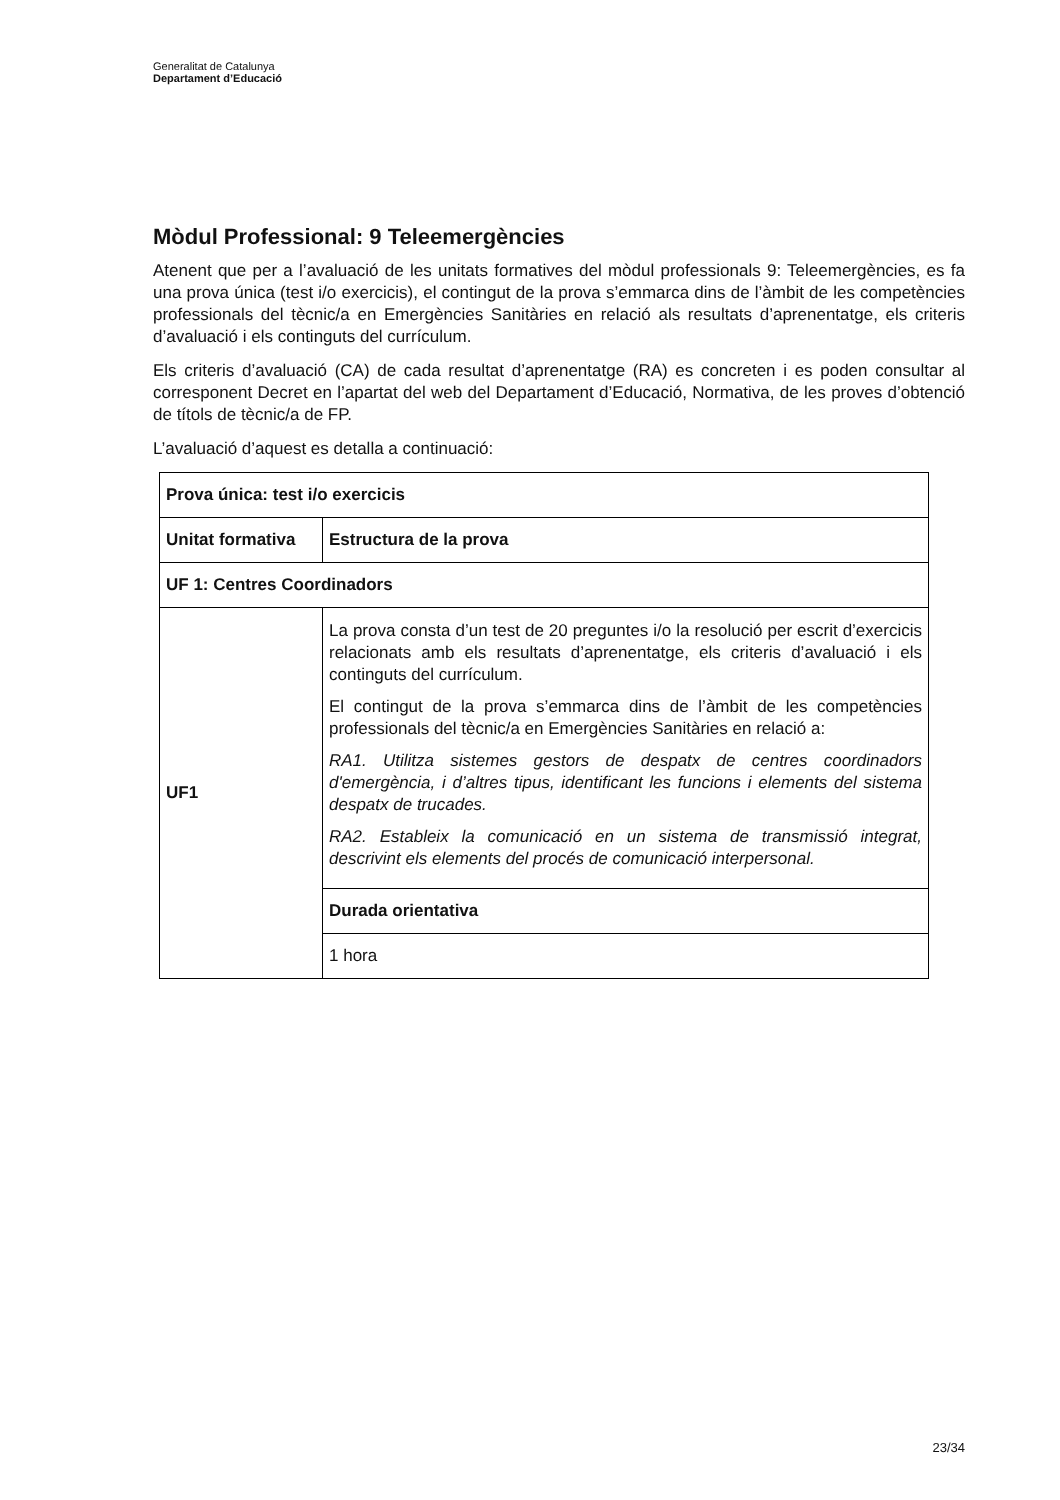Generalitat de Catalunya
Departament d’Educació
Mòdul Professional: 9 Teleemergències
Atenent que per a l’avaluació de les unitats formatives del mòdul professionals 9: Teleemergències, es fa una prova única (test i/o exercicis), el contingut de la prova s’emmarca dins de l’àmbit de les competències professionals del tècnic/a en Emergències Sanitàries en relació als resultats d’aprenentatge, els criteris d’avaluació i els continguts del currículum.
Els criteris d’avaluació (CA) de cada resultat d’aprenentatge (RA) es concreten i es poden consultar al corresponent Decret en l’apartat del web del Departament d’Educació, Normativa, de les proves d’obtenció de títols de tècnic/a de FP.
L’avaluació d’aquest es detalla a continuació:
| Prova única: test i/o exercicis | |
| Unitat formativa | Estructura de la prova |
| UF 1: Centres Coordinadors | |
| UF1 | La prova consta d’un test de 20 preguntes i/o la resolució per escrit d’exercicis relacionats amb els resultats d’aprenentatge, els criteris d’avaluació i els continguts del currículum. El contingut de la prova s’emmarca dins de l’àmbit de les competències professionals del tècnic/a en Emergències Sanitàries en relació a: RA1. Utilitza sistemes gestors de despatx de centres coordinadors d'emergència, i d’altres tipus, identificant les funcions i elements del sistema despatx de trucades. RA2. Estableix la comunicació en un sistema de transmissió integrat, descrivint els elements del procés de comunicació interpersonal. |
| | Durada orientativa |
| | 1 hora |
23/34